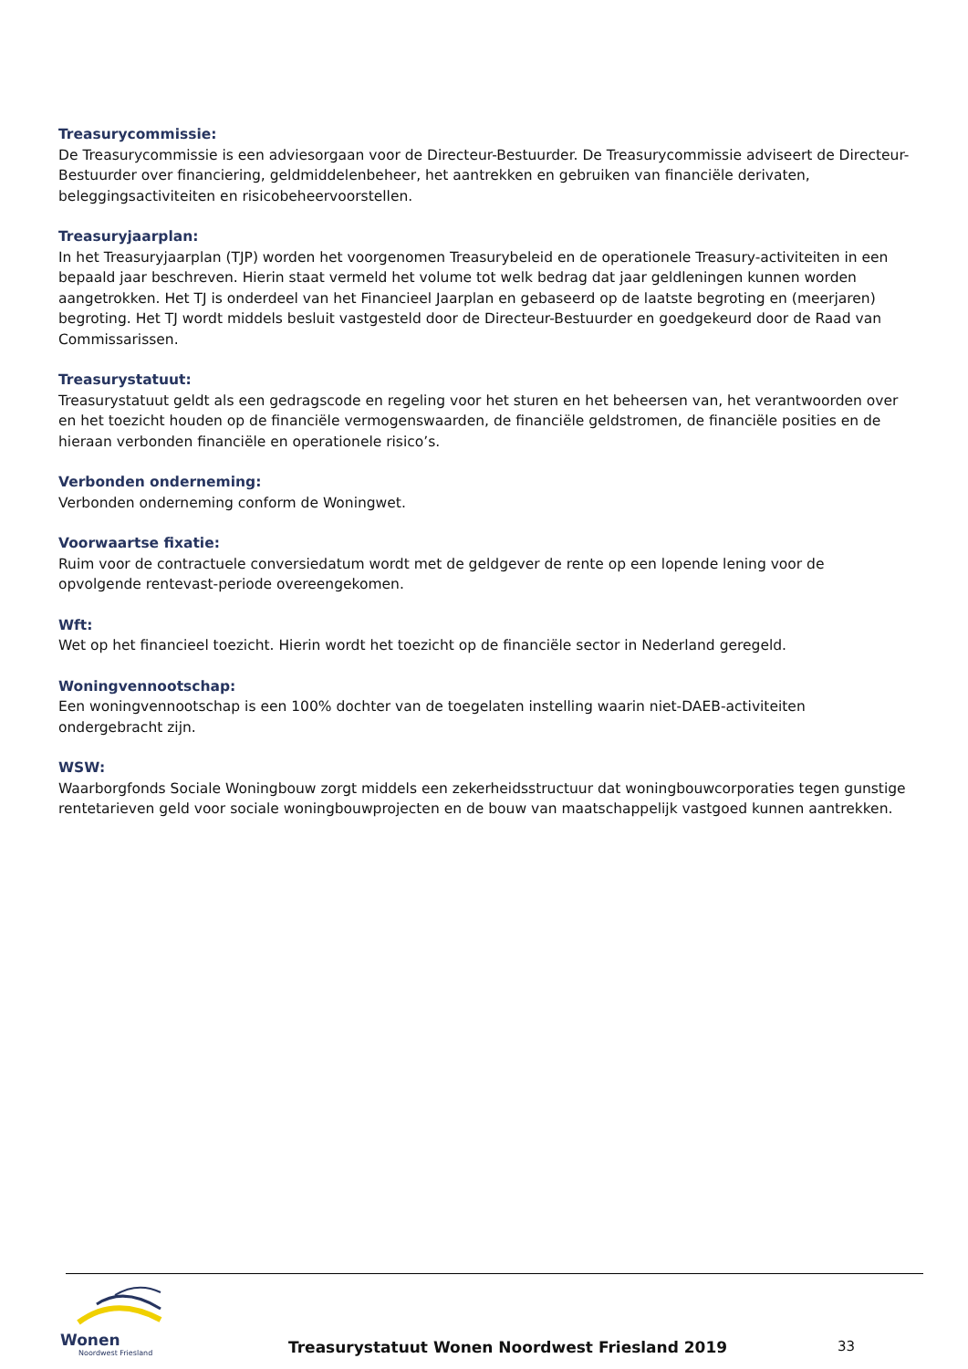Treasurycommissie:
De Treasurycommissie is een adviesorgaan voor de Directeur-Bestuurder. De Treasurycommissie adviseert de Directeur-Bestuurder over financiering, geldmiddelenbeheer, het aantrekken en gebruiken van financiële derivaten, beleggingsactiviteiten en risicobeheervoorstellen.
Treasuryjaarplan:
In het Treasuryjaarplan (TJP) worden het voorgenomen Treasurybeleid en de operationele Treasury-activiteiten in een bepaald jaar beschreven. Hierin staat vermeld het volume tot welk bedrag dat jaar geldleningen kunnen worden aangetrokken. Het TJ is onderdeel van het Financieel Jaarplan en gebaseerd op de laatste begroting en (meerjaren) begroting. Het TJ wordt middels besluit vastgesteld door de Directeur-Bestuurder en goedgekeurd door de Raad van Commissarissen.
Treasurystatuut:
Treasurystatuut geldt als een gedragscode en regeling voor het sturen en het beheersen van, het verantwoorden over en het toezicht houden op de financiële vermogenswaarden, de financiële geldstromen, de financiële posities en de hieraan verbonden financiële en operationele risico’s.
Verbonden onderneming:
Verbonden onderneming conform de Woningwet.
Voorwaartse fixatie:
Ruim voor de contractuele conversiedatum wordt met de geldgever de rente op een lopende lening voor de opvolgende rentevast-periode overeengekomen.
Wft:
Wet op het financieel toezicht. Hierin wordt het toezicht op de financiële sector in Nederland geregeld.
Woningvennootschap:
Een woningvennootschap is een 100% dochter van de toegelaten instelling waarin niet-DAEB-activiteiten ondergebracht zijn.
WSW:
Waarborgfonds Sociale Woningbouw zorgt middels een zekerheidsstructuur dat woningbouwcorporaties tegen gunstige rentetarieven geld voor sociale woningbouwprojecten en de bouw van maatschappelijk vastgoed kunnen aantrekken.
Wonen
Noordwest Friesland
Treasurystatuut Wonen Noordwest Friesland 2019
33